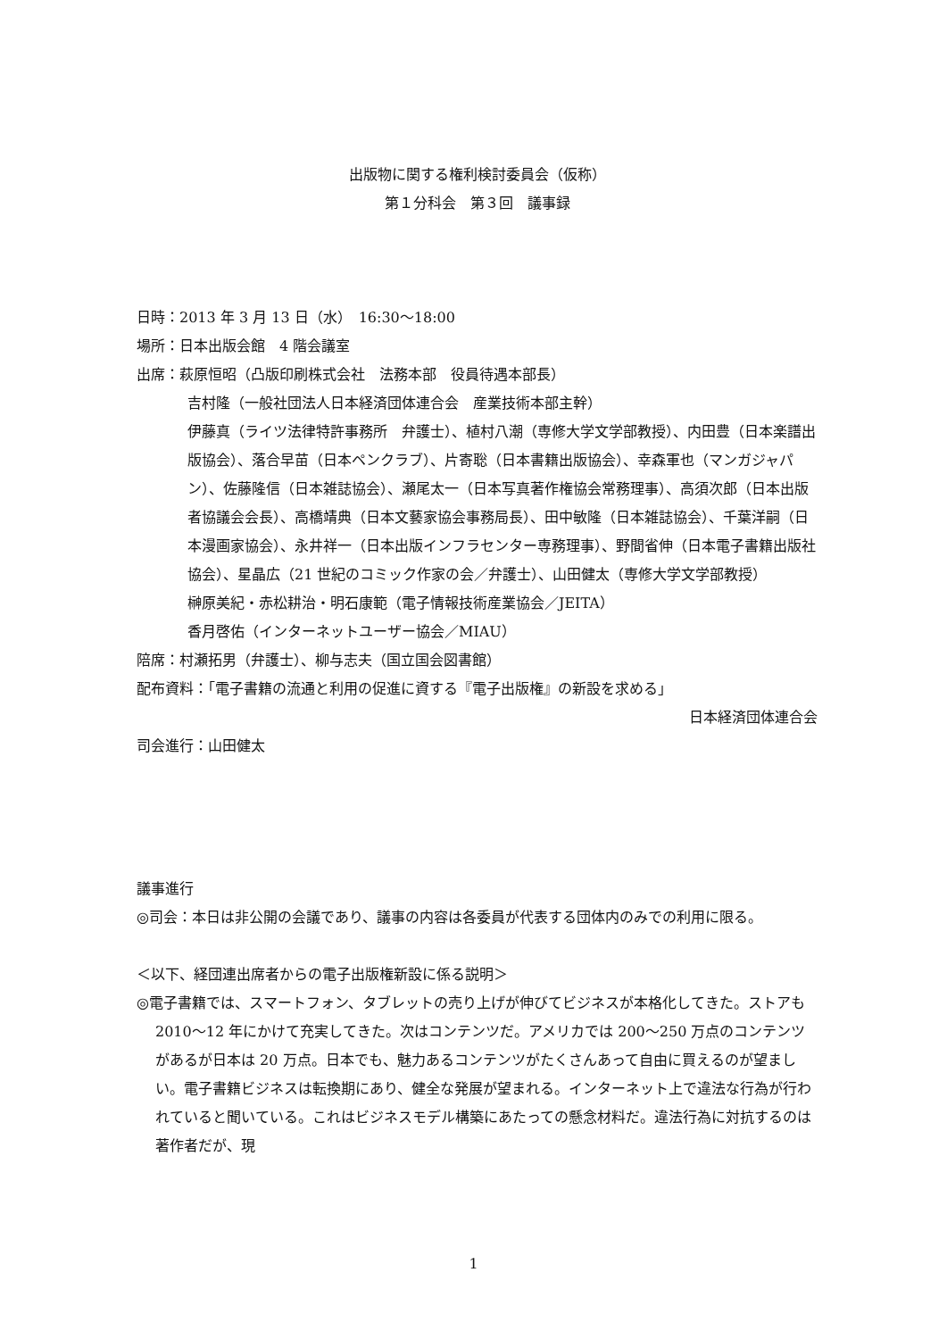出版物に関する権利検討委員会（仮称）
第１分科会　第３回　議事録
日時：2013 年 3 月 13 日（水）　16:30〜18:00
場所：日本出版会館　4 階会議室
出席：萩原恒昭（凸版印刷株式会社　法務本部　役員待遇本部長）
吉村隆（一般社団法人日本経済団体連合会　産業技術本部主幹）
伊藤真（ライツ法律特許事務所　弁護士）、植村八潮（専修大学文学部教授）、内田豊（日本楽譜出版協会）、落合早苗（日本ペンクラブ）、片寄聡（日本書籍出版協会）、幸森軍也（マンガジャパン）、佐藤隆信（日本雑誌協会）、瀬尾太一（日本写真著作権協会常務理事）、高須次郎（日本出版者協議会会長）、高橋靖典（日本文藝家協会事務局長）、田中敏隆（日本雑誌協会）、千葉洋嗣（日本漫画家協会）、永井祥一（日本出版インフラセンター専務理事）、野間省伸（日本電子書籍出版社協会）、星晶広（21 世紀のコミック作家の会／弁護士）、山田健太（専修大学文学部教授）
榊原美紀・赤松耕治・明石康範（電子情報技術産業協会／JEITA）
香月啓佑（インターネットユーザー協会／MIAU）
陪席：村瀬拓男（弁護士）、柳与志夫（国立国会図書館）
配布資料：「電子書籍の流通と利用の促進に資する『電子出版権』の新設を求める」
日本経済団体連合会
司会進行：山田健太
議事進行
◎司会：本日は非公開の会議であり、議事の内容は各委員が代表する団体内のみでの利用に限る。
＜以下、経団連出席者からの電子出版権新設に係る説明＞
◎電子書籍では、スマートフォン、タブレットの売り上げが伸びてビジネスが本格化してきた。ストアも 2010〜12 年にかけて充実してきた。次はコンテンツだ。アメリカでは 200〜250 万点のコンテンツがあるが日本は 20 万点。日本でも、魅力あるコンテンツがたくさんあって自由に買えるのが望ましい。電子書籍ビジネスは転換期にあり、健全な発展が望まれる。インターネット上で違法な行為が行われていると聞いている。これはビジネスモデル構築にあたっての懸念材料だ。違法行為に対抗するのは著作者だが、現
1